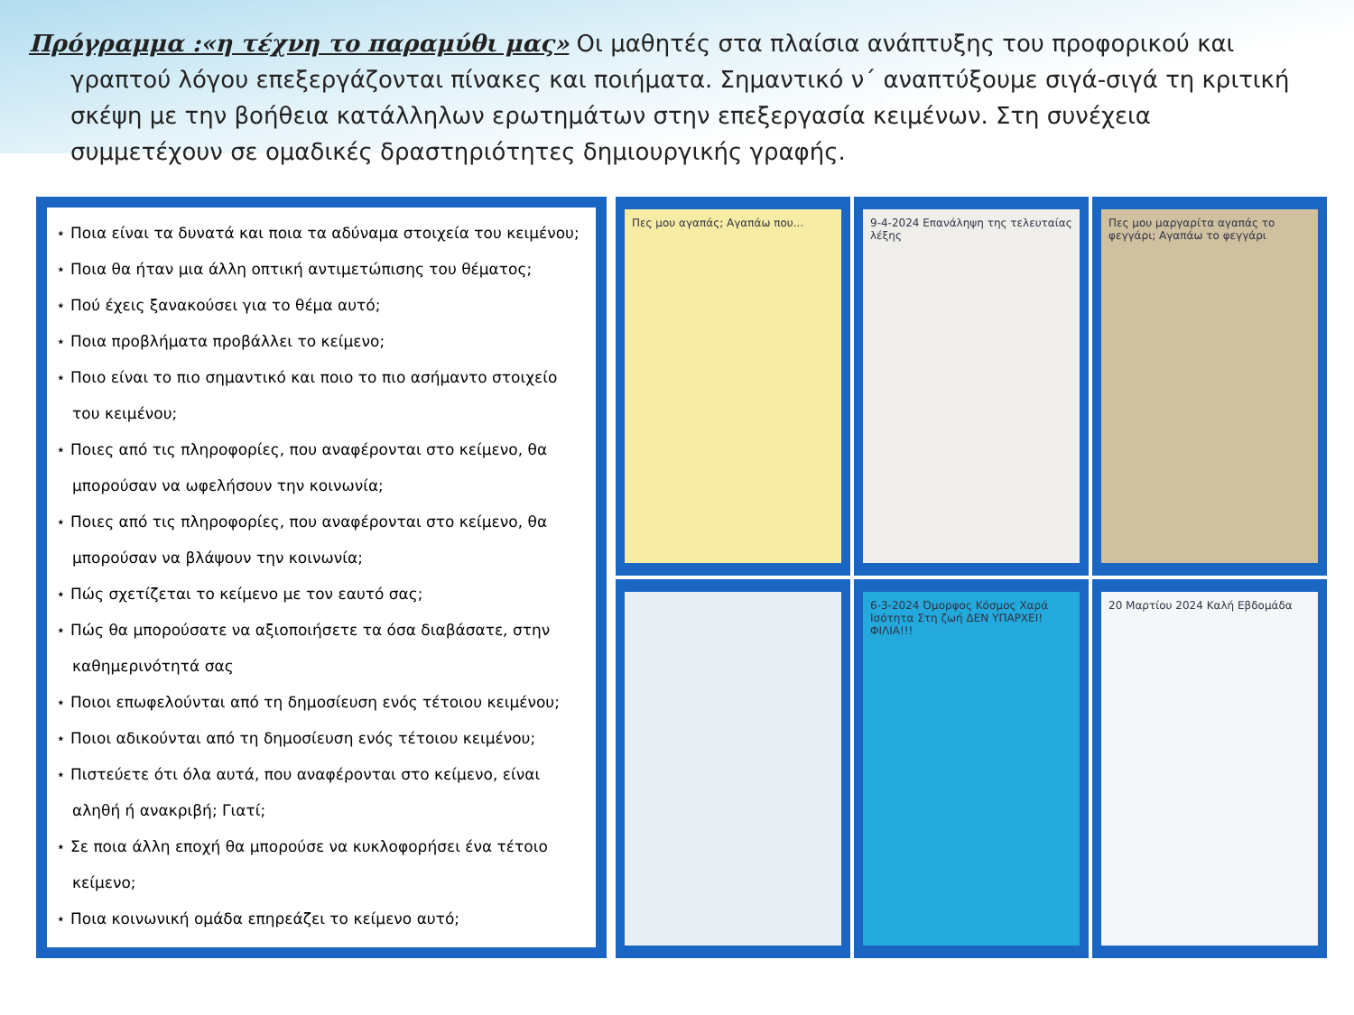Πρόγραμμα :«η τέχνη το παραμύθι μας» Οι μαθητές στα πλαίσια ανάπτυξης του προφορικού και γραπτού λόγου επεξεργάζονται πίνακες και ποιήματα. Σημαντικό ν΄ αναπτύξουμε σιγά-σιγά τη κριτική σκέψη με την βοήθεια κατάλληλων ερωτημάτων στην επεξεργασία κειμένων. Στη συνέχεια συμμετέχουν σε ομαδικές δραστηριότητες δημιουργικής γραφής.
⋆ Ποια είναι τα δυνατά και ποια τα αδύναμα στοιχεία του κειμένου;
⋆ Ποια θα ήταν μια άλλη οπτική αντιμετώπισης του θέματος;
⋆ Πού έχεις ξανακούσει για το θέμα αυτό;
⋆ Ποια προβλήματα προβάλλει το κείμενο;
⋆ Ποιο είναι το πιο σημαντικό και ποιο το πιο ασήμαντο στοιχείο του κειμένου;
⋆ Ποιες από τις πληροφορίες, που αναφέρονται στο κείμενο, θα μπορούσαν να ωφελήσουν την κοινωνία;
⋆ Ποιες από τις πληροφορίες, που αναφέρονται στο κείμενο, θα μπορούσαν να βλάψουν την κοινωνία;
⋆ Πώς σχετίζεται το κείμενο με τον εαυτό σας;
⋆ Πώς θα μπορούσατε να αξιοποιήσετε τα όσα διαβάσατε, στην καθημερινότητά σας
⋆ Ποιοι επωφελούνται από τη δημοσίευση ενός τέτοιου κειμένου;
⋆ Ποιοι αδικούνται από τη δημοσίευση ενός τέτοιου κειμένου;
⋆ Πιστεύετε ότι όλα αυτά, που αναφέρονται στο κείμενο, είναι αληθή ή ανακριβή; Γιατί;
⋆ Σε ποια άλλη εποχή θα μπορούσε να κυκλοφορήσει ένα τέτοιο κείμενο;
⋆ Ποια κοινωνική ομάδα επηρεάζει το κείμενο αυτό;
Πες μου αγαπάς; Αγαπάω που...
9-4-2024 Επανάληψη της τελευταίας λέξης
Πες μου μαργαρίτα αγαπάς το φεγγάρι; Αγαπάω το φεγγάρι
6-3-2024 Όμορφος Κόσμος Χαρά Ισότητα Στη ζωή ΔΕΝ ΥΠΑΡΧΕΙ! ΦΙΛΙΑ!!!
20 Μαρτίου 2024 Καλή Εβδομάδα